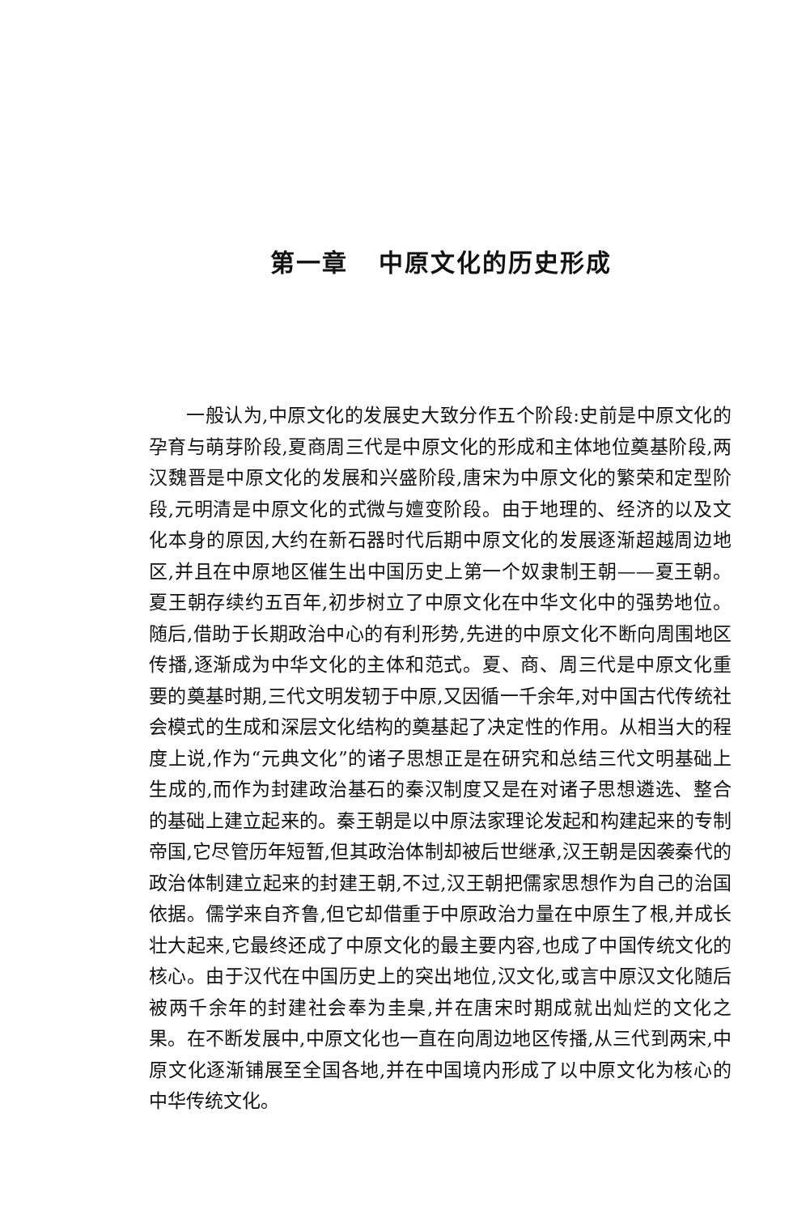第一章 中原文化的历史形成
一般认为,中原文化的发展史大致分作五个阶段:史前是中原文化的孕育与萌芽阶段,夏商周三代是中原文化的形成和主体地位奠基阶段,两汉魏晋是中原文化的发展和兴盛阶段,唐宋为中原文化的繁荣和定型阶段,元明清是中原文化的式微与嬗变阶段。由于地理的、经济的以及文化本身的原因,大约在新石器时代后期中原文化的发展逐渐超越周边地区,并且在中原地区催生出中国历史上第一个奴隶制王朝——夏王朝。夏王朝存续约五百年,初步树立了中原文化在中华文化中的强势地位。随后,借助于长期政治中心的有利形势,先进的中原文化不断向周围地区传播,逐渐成为中华文化的主体和范式。夏、商、周三代是中原文化重要的奠基时期,三代文明发轫于中原,又因循一千余年,对中国古代传统社会模式的生成和深层文化结构的奠基起了决定性的作用。从相当大的程度上说,作为“元典文化”的诸子思想正是在研究和总结三代文明基础上生成的,而作为封建政治基石的秦汉制度又是在对诸子思想遴选、整合的基础上建立起来的。秦王朝是以中原法家理论发起和构建起来的专制帝国,它尽管历年短暂,但其政治体制却被后世继承,汉王朝是因袭秦代的政治体制建立起来的封建王朝,不过,汉王朝把儒家思想作为自己的治国依据。儒学来自齐鲁,但它却借重于中原政治力量在中原生了根,并成长壮大起来,它最终还成了中原文化的最主要内容,也成了中国传统文化的核心。由于汉代在中国历史上的突出地位,汉文化,或言中原汉文化随后被两千余年的封建社会奉为圭臬,并在唐宋时期成就出灿烂的文化之果。在不断发展中,中原文化也一直在向周边地区传播,从三代到两宋,中原文化逐渐铺展至全国各地,并在中国境内形成了以中原文化为核心的中华传统文化。